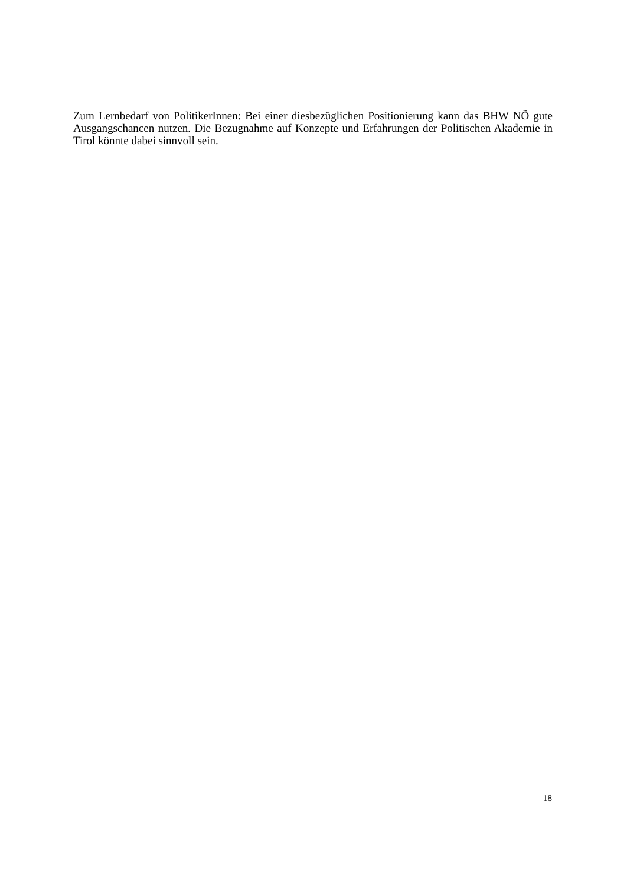Zum Lernbedarf von PolitikerInnen: Bei einer diesbezüglichen Positionierung kann das BHW NÖ gute Ausgangschancen nutzen. Die Bezugnahme auf Konzepte und Erfahrungen der Politischen Akademie in Tirol könnte dabei sinnvoll sein.
18